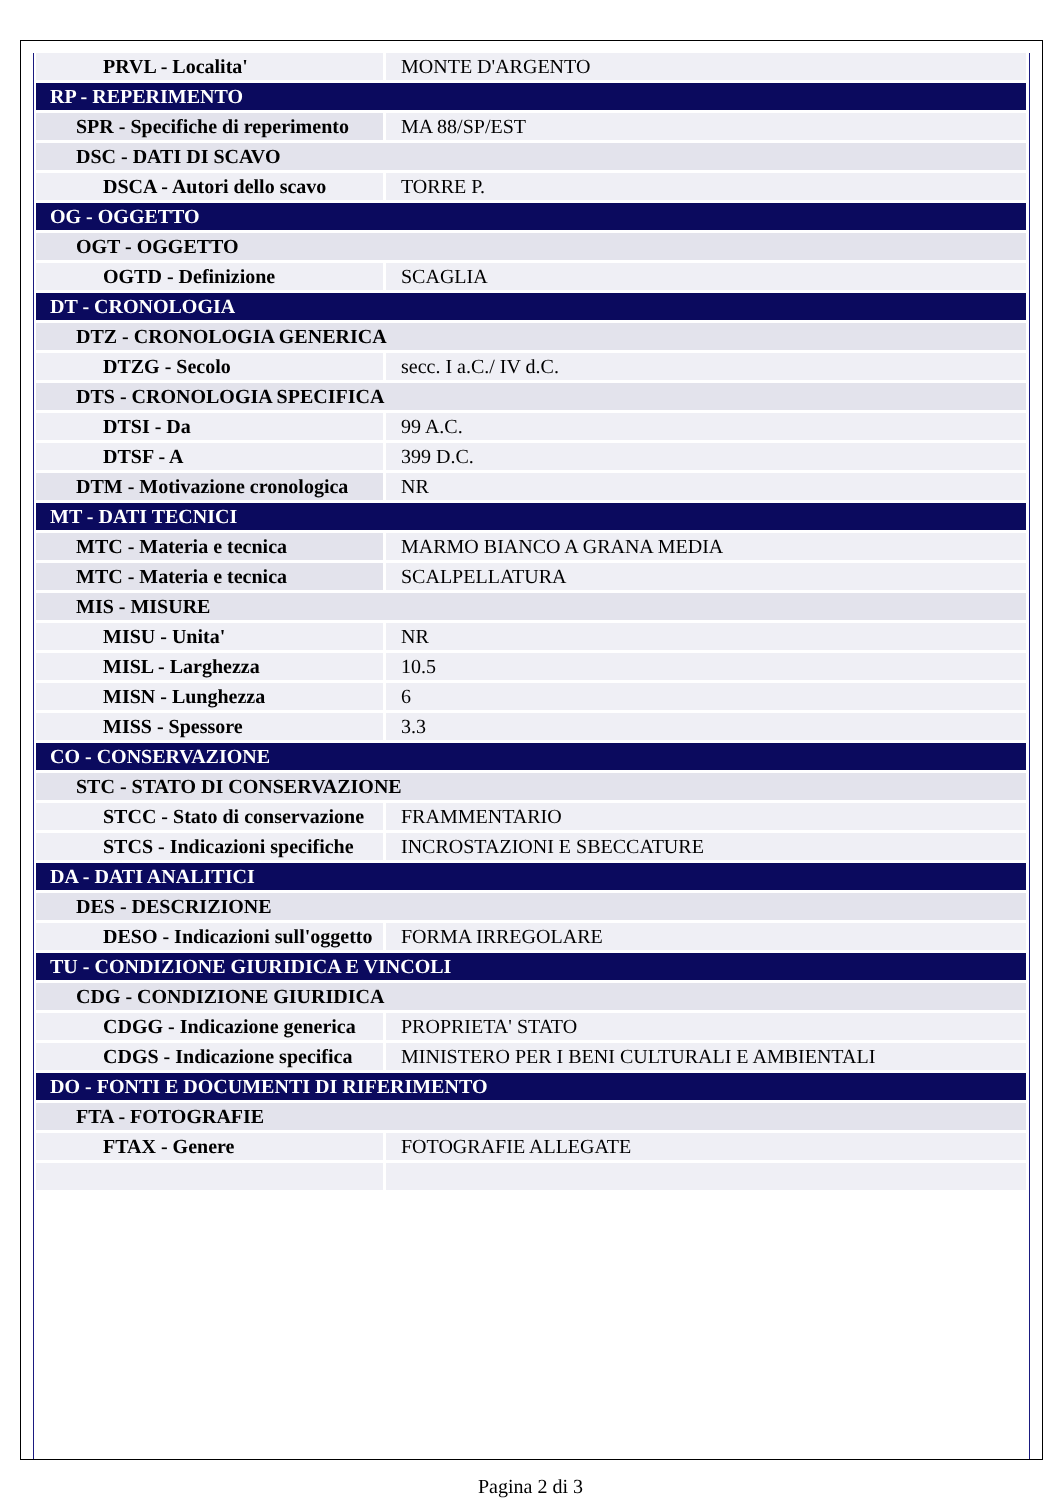| PRVL - Localita' | MONTE D'ARGENTO |
| RP - REPERIMENTO | |
| SPR - Specifiche di reperimento | MA 88/SP/EST |
| DSC - DATI DI SCAVO | |
| DSCA - Autori dello scavo | TORRE P. |
| OG - OGGETTO | |
| OGT - OGGETTO | |
| OGTD - Definizione | SCAGLIA |
| DT - CRONOLOGIA | |
| DTZ - CRONOLOGIA GENERICA | |
| DTZG - Secolo | secc. I a.C./ IV d.C. |
| DTS - CRONOLOGIA SPECIFICA | |
| DTSI - Da | 99 A.C. |
| DTSF - A | 399 D.C. |
| DTM - Motivazione cronologica | NR |
| MT - DATI TECNICI | |
| MTC - Materia e tecnica | MARMO BIANCO A GRANA MEDIA |
| MTC - Materia e tecnica | SCALPELLATURA |
| MIS - MISURE | |
| MISU - Unita' | NR |
| MISL - Larghezza | 10.5 |
| MISN - Lunghezza | 6 |
| MISS - Spessore | 3.3 |
| CO - CONSERVAZIONE | |
| STC - STATO DI CONSERVAZIONE | |
| STCC - Stato di conservazione | FRAMMENTARIO |
| STCS - Indicazioni specifiche | INCROSTAZIONI E SBECCATURE |
| DA - DATI ANALITICI | |
| DES - DESCRIZIONE | |
| DESO - Indicazioni sull'oggetto | FORMA IRREGOLARE |
| TU - CONDIZIONE GIURIDICA E VINCOLI | |
| CDG - CONDIZIONE GIURIDICA | |
| CDGG - Indicazione generica | PROPRIETA' STATO |
| CDGS - Indicazione specifica | MINISTERO PER I BENI CULTURALI E AMBIENTALI |
| DO - FONTI E DOCUMENTI DI RIFERIMENTO | |
| FTA - FOTOGRAFIE | |
| FTAX - Genere | FOTOGRAFIE ALLEGATE |
Pagina 2 di 3